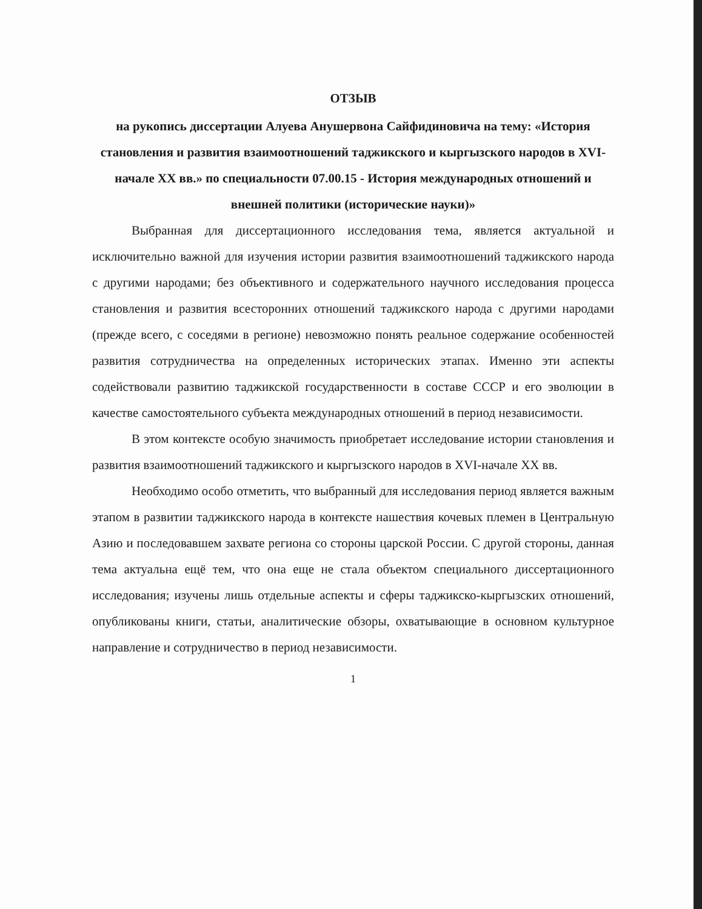ОТЗЫВ
на рукопись диссертации Алуева Анушервона Сайфидиновича на тему: «История становления и развития взаимоотношений таджикского и кыргызского народов в XVI-начале XX вв.» по специальности 07.00.15 - История международных отношений и внешней политики (исторические науки)»
Выбранная для диссертационного исследования тема, является актуальной и исключительно важной для изучения истории развития взаимоотношений таджикского народа с другими народами; без объективного и содержательного научного исследования процесса становления и развития всесторонних отношений таджикского народа с другими народами (прежде всего, с соседями в регионе) невозможно понять реальное содержание особенностей развития сотрудничества на определенных исторических этапах. Именно эти аспекты содействовали развитию таджикской государственности в составе СССР и его эволюции в качестве самостоятельного субъекта международных отношений в период независимости.
В этом контексте особую значимость приобретает исследование истории становления и развития взаимоотношений таджикского и кыргызского народов в XVI-начале XX вв.
Необходимо особо отметить, что выбранный для исследования период является важным этапом в развитии таджикского народа в контексте нашествия кочевых племен в Центральную Азию и последовавшем захвате региона со стороны царской России. С другой стороны, данная тема актуальна ещё тем, что она еще не стала объектом специального диссертационного исследования; изучены лишь отдельные аспекты и сферы таджикско-кыргызских отношений, опубликованы книги, статьи, аналитические обзоры, охватывающие в основном культурное направление и сотрудничество в период независимости.
1